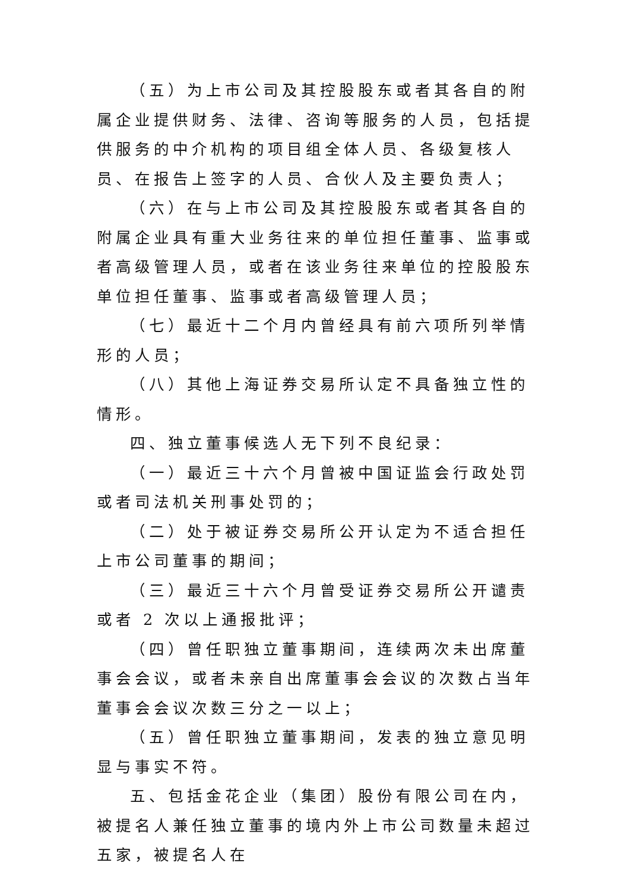（五）为上市公司及其控股股东或者其各自的附属企业提供财务、法律、咨询等服务的人员，包括提供服务的中介机构的项目组全体人员、各级复核人员、在报告上签字的人员、合伙人及主要负责人；
（六）在与上市公司及其控股股东或者其各自的附属企业具有重大业务往来的单位担任董事、监事或者高级管理人员，或者在该业务往来单位的控股股东单位担任董事、监事或者高级管理人员；
（七）最近十二个月内曾经具有前六项所列举情形的人员；
（八）其他上海证券交易所认定不具备独立性的情形。
四、独立董事候选人无下列不良纪录：
（一）最近三十六个月曾被中国证监会行政处罚或者司法机关刑事处罚的；
（二）处于被证券交易所公开认定为不适合担任上市公司董事的期间；
（三）最近三十六个月曾受证券交易所公开谴责或者 2 次以上通报批评；
（四）曾任职独立董事期间，连续两次未出席董事会会议，或者未亲自出席董事会会议的次数占当年董事会会议次数三分之一以上；
（五）曾任职独立董事期间，发表的独立意见明显与事实不符。
五、包括金花企业（集团）股份有限公司在内，被提名人兼任独立董事的境内外上市公司数量未超过五家，被提名人在